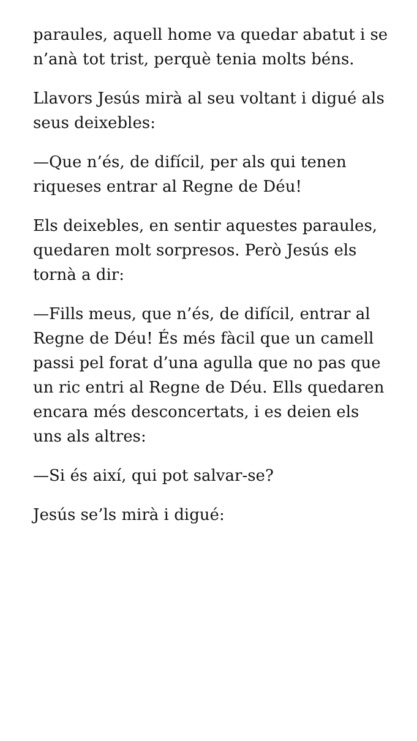paraules, aquell home va quedar abatut i se n’anà tot trist, perquè tenia molts béns.
Llavors Jesús mirà al seu voltant i digué als seus deixebles:
—Que n’és, de difícil, per als qui tenen riqueses entrar al Regne de Déu!
Els deixebles, en sentir aquestes paraules, quedaren molt sorpresos. Però Jesús els tornà a dir:
—Fills meus, que n’és, de difícil, entrar al Regne de Déu! És més fàcil que un camell passi pel forat d’una agulla que no pas que un ric entri al Regne de Déu. Ells quedaren encara més desconcertats, i es deien els uns als altres:
—Si és així, qui pot salvar-se?
Jesús se’ls mirà i digué: